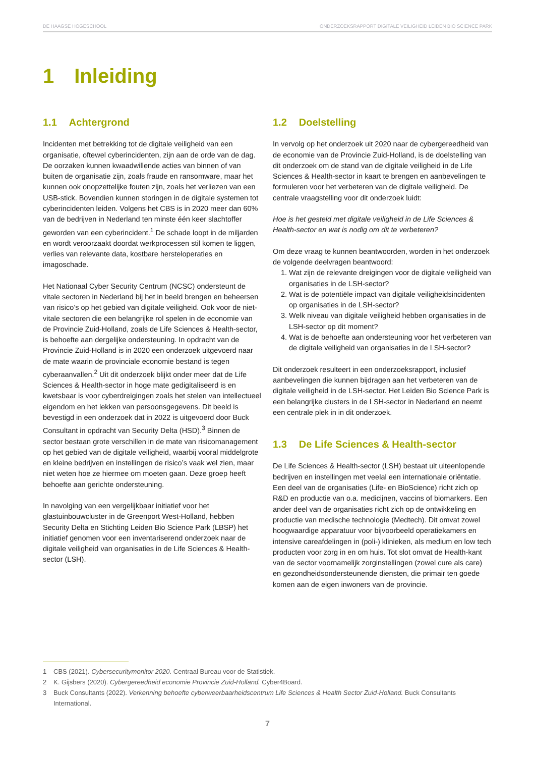DE HAAGSE HOGESCHOOL ONDERZOEKSRAPPORT DIGITALE VEILIGHEID LEIDEN BIO SCIENCE PARK
1 Inleiding
1.1 Achtergrond
Incidenten met betrekking tot de digitale veiligheid van een organisatie, oftewel cyberincidenten, zijn aan de orde van de dag. De oorzaken kunnen kwaadwillende acties van binnen of van buiten de organisatie zijn, zoals fraude en ransomware, maar het kunnen ook onopzettelijke fouten zijn, zoals het verliezen van een USB-stick. Bovendien kunnen storingen in de digitale systemen tot cyberincidenten leiden. Volgens het CBS is in 2020 meer dan 60% van de bedrijven in Nederland ten minste één keer slachtoffer geworden van een cyberincident.<sup>1</sup> De schade loopt in de miljarden en wordt veroorzaakt doordat werkprocessen stil komen te liggen, verlies van relevante data, kostbare hersteloperaties en imagoschade.
Het Nationaal Cyber Security Centrum (NCSC) ondersteunt de vitale sectoren in Nederland bij het in beeld brengen en beheersen van risico’s op het gebied van digitale veiligheid. Ook voor de niet-vitale sectoren die een belangrijke rol spelen in de economie van de Provincie Zuid-Holland, zoals de Life Sciences & Health-sector, is behoefte aan dergelijke ondersteuning. In opdracht van de Provincie Zuid-Holland is in 2020 een onderzoek uitgevoerd naar de mate waarin de provinciale economie bestand is tegen cyberaanvallen.<sup>2</sup> Uit dit onderzoek blijkt onder meer dat de Life Sciences & Health-sector in hoge mate gedigitaliseerd is en kwetsbaar is voor cyberdreigingen zoals het stelen van intellectueel eigendom en het lekken van persoonsgegevens. Dit beeld is bevestigd in een onderzoek dat in 2022 is uitgevoerd door Buck Consultant in opdracht van Security Delta (HSD).<sup>3</sup> Binnen de sector bestaan grote verschillen in de mate van risicomanagement op het gebied van de digitale veiligheid, waarbij vooral middelgrote en kleine bedrijven en instellingen de risico’s vaak wel zien, maar niet weten hoe ze hiermee om moeten gaan. Deze groep heeft behoefte aan gerichte ondersteuning.
In navolging van een vergelijkbaar initiatief voor het glastuinbouwcluster in de Greenport West-Holland, hebben Security Delta en Stichting Leiden Bio Science Park (LBSP) het initiatief genomen voor een inventariserend onderzoek naar de digitale veiligheid van organisaties in de Life Sciences & Health-sector (LSH).
1.2 Doelstelling
In vervolg op het onderzoek uit 2020 naar de cybergereedheid van de economie van de Provincie Zuid-Holland, is de doelstelling van dit onderzoek om de stand van de digitale veiligheid in de Life Sciences & Health-sector in kaart te brengen en aanbevelingen te formuleren voor het verbeteren van de digitale veiligheid. De centrale vraagstelling voor dit onderzoek luidt:
Hoe is het gesteld met digitale veiligheid in de Life Sciences & Health-sector en wat is nodig om dit te verbeteren?
Om deze vraag te kunnen beantwoorden, worden in het onderzoek de volgende deelvragen beantwoord:
1. Wat zijn de relevante dreigingen voor de digitale veiligheid van organisaties in de LSH-sector?
2. Wat is de potentiële impact van digitale veiligheidsincidenten op organisaties in de LSH-sector?
3. Welk niveau van digitale veiligheid hebben organisaties in de LSH-sector op dit moment?
4. Wat is de behoefte aan ondersteuning voor het verbeteren van de digitale veiligheid van organisaties in de LSH-sector?
Dit onderzoek resulteert in een onderzoeksrapport, inclusief aanbevelingen die kunnen bijdragen aan het verbeteren van de digitale veiligheid in de LSH-sector. Het Leiden Bio Science Park is een belangrijke clusters in de LSH-sector in Nederland en neemt een centrale plek in in dit onderzoek.
1.3 De Life Sciences & Health-sector
De Life Sciences & Health-sector (LSH) bestaat uit uiteenlopende bedrijven en instellingen met veelal een internationale oriëntatie. Een deel van de organisaties (Life- en BioScience) richt zich op R&D en productie van o.a. medicijnen, vaccins of biomarkers. Een ander deel van de organisaties richt zich op de ontwikkeling en productie van medische technologie (Medtech). Dit omvat zowel hoogwaardige apparatuur voor bijvoorbeeld operatiekamers en intensive careafdelingen in (poli-) klinieken, als medium en low tech producten voor zorg in en om huis. Tot slot omvat de Health-kant van de sector voornamelijk zorginstellingen (zowel cure als care) en gezondheidsondersteunende diensten, die primair ten goede komen aan de eigen inwoners van de provincie.
1 CBS (2021). Cybersecuritymonitor 2020. Centraal Bureau voor de Statistiek.
2 K. Gijsbers (2020). Cybergereedheid economie Provincie Zuid-Holland. Cyber4Board.
3 Buck Consultants (2022). Verkenning behoefte cyberweerbaarheidscentrum Life Sciences & Health Sector Zuid-Holland. Buck Consultants International.
7